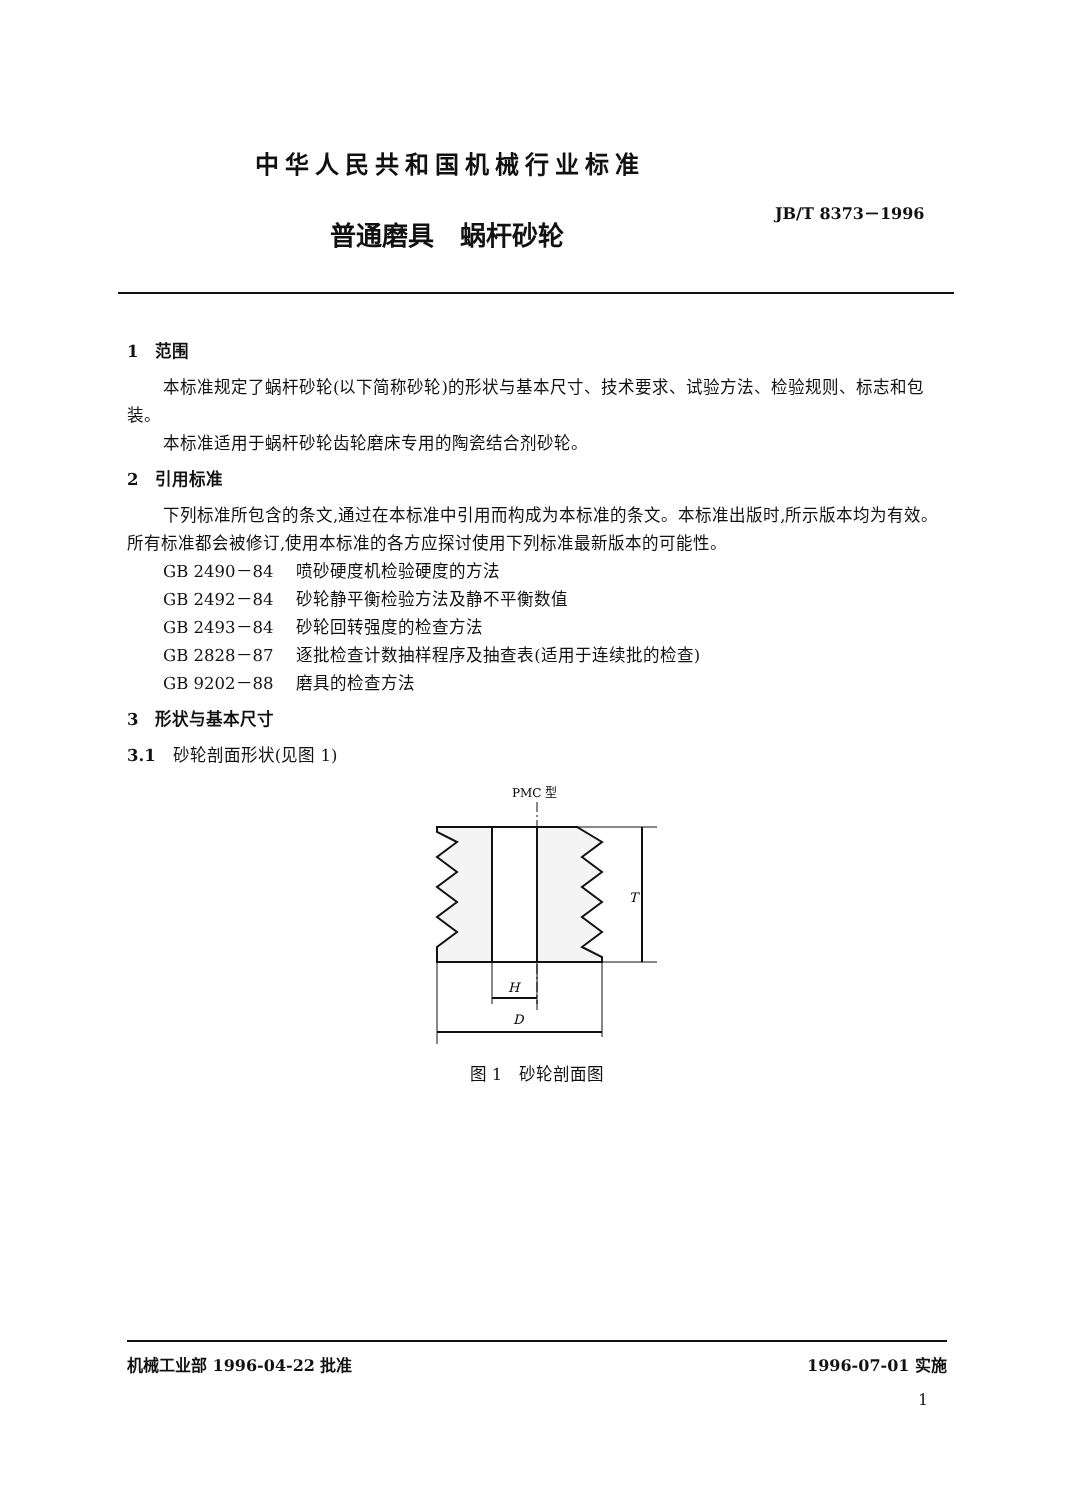中华人民共和国机械行业标准
JB/T 8373－1996
普通磨具　蜗杆砂轮
1　范围
本标准规定了蜗杆砂轮(以下简称砂轮)的形状与基本尺寸、技术要求、试验方法、检验规则、标志和包装。
本标准适用于蜗杆砂轮齿轮磨床专用的陶瓷结合剂砂轮。
2　引用标准
下列标准所包含的条文,通过在本标准中引用而构成为本标准的条文。本标准出版时,所示版本均为有效。所有标准都会被修订,使用本标准的各方应探讨使用下列标准最新版本的可能性。
GB 2490－84 喷砂硬度机检验硬度的方法
GB 2492－84 砂轮静平衡检验方法及静不平衡数值
GB 2493－84 砂轮回转强度的检查方法
GB 2828－87 逐批检查计数抽样程序及抽查表(适用于连续批的检查)
GB 9202－88 磨具的检查方法
3　形状与基本尺寸
3.1　砂轮剖面形状(见图 1)
PMC 型
T
H
D
图 1　砂轮剖面图
机械工业部 1996-04-22 批准 1996-07-01 实施
1